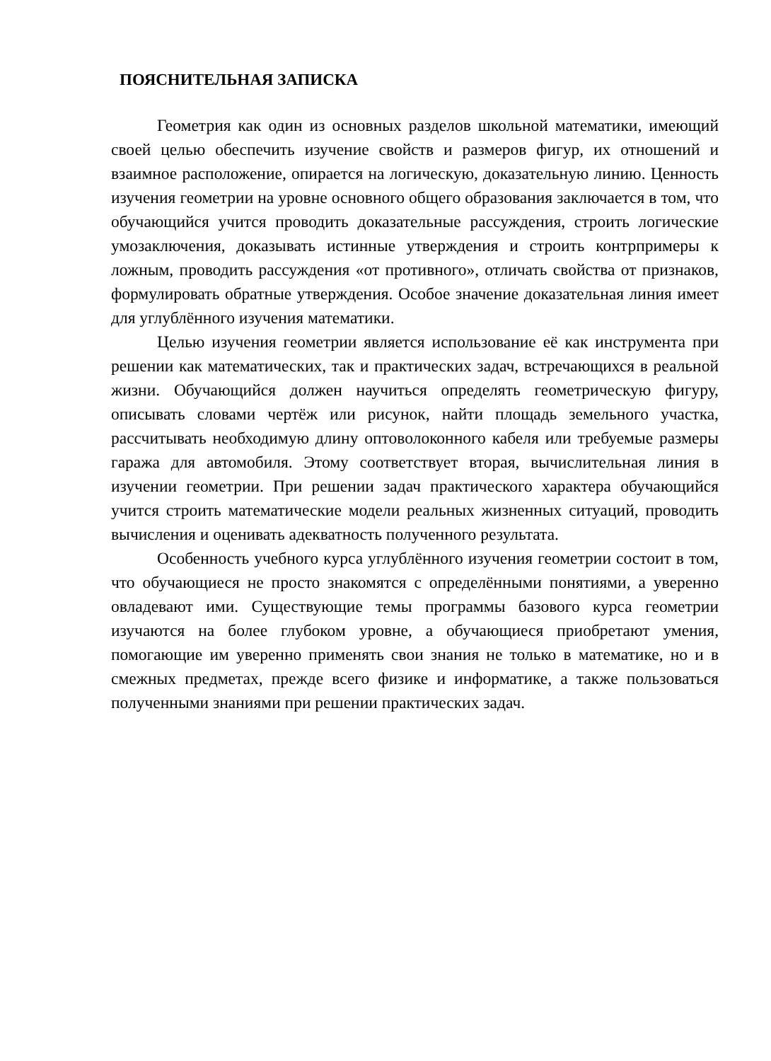ПОЯСНИТЕЛЬНАЯ ЗАПИСКА
Геометрия как один из основных разделов школьной математики, имеющий своей целью обеспечить изучение свойств и размеров фигур, их отношений и взаимное расположение, опирается на логическую, доказательную линию. Ценность изучения геометрии на уровне основного общего образования заключается в том, что обучающийся учится проводить доказательные рассуждения, строить логические умозаключения, доказывать истинные утверждения и строить контрпримеры к ложным, проводить рассуждения «от противного», отличать свойства от признаков, формулировать обратные утверждения. Особое значение доказательная линия имеет для углублённого изучения математики.
Целью изучения геометрии является использование её как инструмента при решении как математических, так и практических задач, встречающихся в реальной жизни. Обучающийся должен научиться определять геометрическую фигуру, описывать словами чертёж или рисунок, найти площадь земельного участка, рассчитывать необходимую длину оптоволоконного кабеля или требуемые размеры гаража для автомобиля. Этому соответствует вторая, вычислительная линия в изучении геометрии. При решении задач практического характера обучающийся учится строить математические модели реальных жизненных ситуаций, проводить вычисления и оценивать адекватность полученного результата.
Особенность учебного курса углублённого изучения геометрии состоит в том, что обучающиеся не просто знакомятся с определёнными понятиями, а уверенно овладевают ими. Существующие темы программы базового курса геометрии изучаются на более глубоком уровне, а обучающиеся приобретают умения, помогающие им уверенно применять свои знания не только в математике, но и в смежных предметах, прежде всего физике и информатике, а также пользоваться полученными знаниями при решении практических задач.